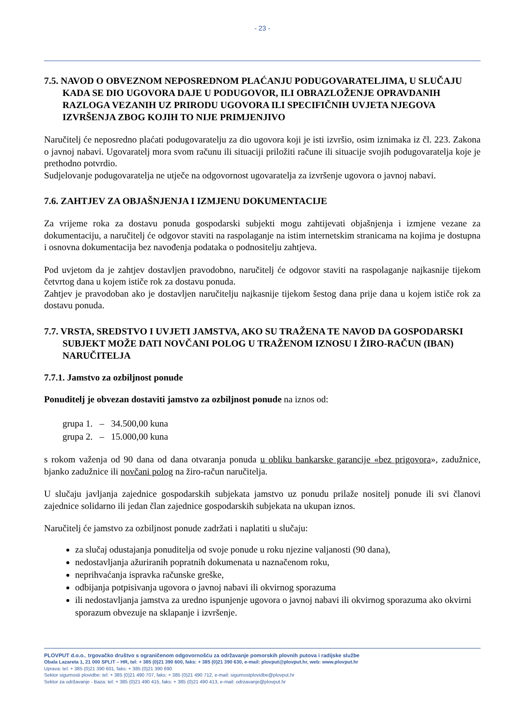- 23 -
7.5. NAVOD O OBVEZNOM NEPOSREDNOM PLAĆANJU PODUGOVARATELJIMA, U SLUČAJU KADA SE DIO UGOVORA DAJE U PODUGOVOR, ILI OBRAZLOŽENJE OPRAVDANIH RAZLOGA VEZANIH UZ PRIRODU UGOVORA ILI SPECIFIČNIH UVJETA NJEGOVA IZVRŠENJA ZBOG KOJIH TO NIJE PRIMJENJIVO
Naručitelj će neposredno plaćati podugovaratelju za dio ugovora koji je isti izvršio, osim iznimaka iz čl. 223. Zakona o javnoj nabavi. Ugovaratelj mora svom računu ili situaciji priložiti račune ili situacije svojih podugovaratelja koje je prethodno potvrdio.
Sudjelovanje podugovaratelja ne utječe na odgovornost ugovaratelja za izvršenje ugovora o javnoj nabavi.
7.6. ZAHTJEV ZA OBJAŠNJENJA I IZMJENU DOKUMENTACIJE
Za vrijeme roka za dostavu ponuda gospodarski subjekti mogu zahtijevati objašnjenja i izmjene vezane za dokumentaciju, a naručitelj će odgovor staviti na raspolaganje na istim internetskim stranicama na kojima je dostupna i osnovna dokumentacija bez navođenja podataka o podnositelju zahtjeva.
Pod uvjetom da je zahtjev dostavljen pravodobno, naručitelj će odgovor staviti na raspolaganje najkasnije tijekom četvrtog dana u kojem ističe rok za dostavu ponuda.
Zahtjev je pravodoban ako je dostavljen naručitelju najkasnije tijekom šestog dana prije dana u kojem ističe rok za dostavu ponuda.
7.7. VRSTA, SREDSTVO I UVJETI JAMSTVA, AKO SU TRAŽENA TE NAVOD DA GOSPODARSKI SUBJEKT MOŽE DATI NOVČANI POLOG U TRAŽENOM IZNOSU I ŽIRO-RAČUN (IBAN) NARUČITELJA
7.7.1. Jamstvo za ozbiljnost ponude
Ponuditelj je obvezan dostaviti jamstvo za ozbiljnost ponude na iznos od:
grupa 1. – 34.500,00 kuna
grupa 2. – 15.000,00 kuna
s rokom važenja od 90 dana od dana otvaranja ponuda u obliku bankarske garancije «bez prigovora», zadužnice, bjanko zadužnice ili novčani polog na žiro-račun naručitelja.
U slučaju javljanja zajednice gospodarskih subjekata jamstvo uz ponudu prilaže nositelj ponude ili svi članovi zajednice solidarno ili jedan član zajednice gospodarskih subjekata na ukupan iznos.
Naručitelj će jamstvo za ozbiljnost ponude zadržati i naplatiti u slučaju:
za slučaj odustajanja ponuditelja od svoje ponude u roku njezine valjanosti (90 dana),
nedostavljanja ažuriranih popratnih dokumenata u naznačenom roku,
neprihvaćanja ispravka računske greške,
odbijanja potpisivanja ugovora o javnoj nabavi ili okvirnog sporazuma
ili nedostavljanja jamstva za uredno ispunjenje ugovora o javnoj nabavi ili okvirnog sporazuma ako okvirni sporazum obvezuje na sklapanje i izvršenje.
PLOVPUT d.o.o., trgovačko društvo s ograničenom odgovornošću za održavanje pomorskih plovnih putova i radijske službe
Obala Lazareta 1, 21 000 SPLIT – HR, tel: + 385 (0)21 390 600, faks: + 385 (0)21 390 630, e-mail: plovput@plovput.hr, web: www.plovput.hr
Uprava: tel: + 385 (0)21 390 601, faks: + 385 (0)21 390 690
Sektor sigurnosti plovidbe: tel: + 385 (0)21 490 707, faks: + 385 (0)21 490 712, e-mail: sigurnostplovidbe@plovput.hr
Sektor za održavanje - Baza: tel: + 385 (0)21 490 415, faks: + 385 (0)21 490 413, e-mail: odrzavanje@plovput.hr